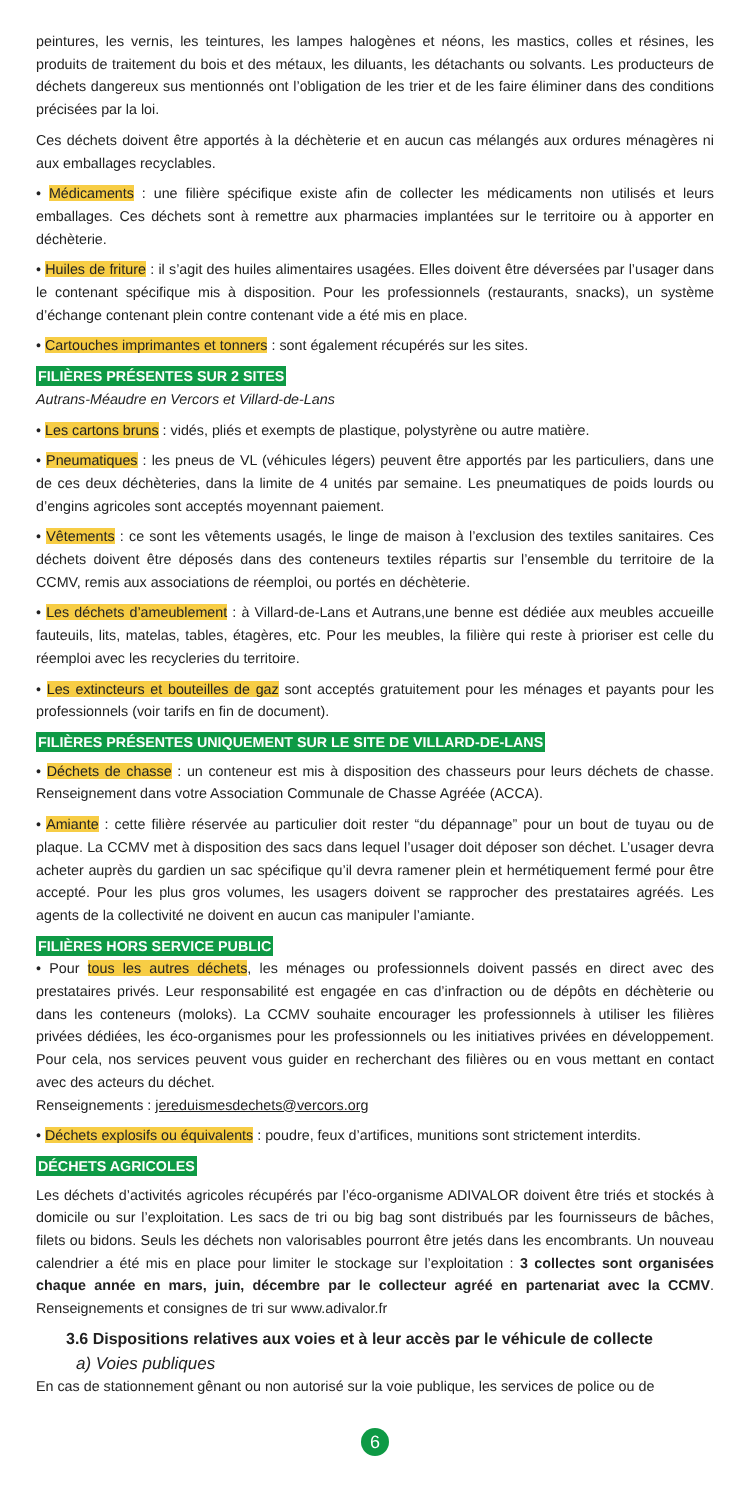peintures, les vernis, les teintures, les lampes halogènes et néons, les mastics, colles et résines, les produits de traitement du bois et des métaux, les diluants, les détachants ou solvants. Les producteurs de déchets dangereux sus mentionnés ont l’obligation de les trier et de les faire éliminer dans des conditions précisées par la loi.
Ces déchets doivent être apportés à la déchèterie et en aucun cas mélangés aux ordures ménagères ni aux emballages recyclables.
• Médicaments : une filière spécifique existe afin de collecter les médicaments non utilisés et leurs emballages. Ces déchets sont à remettre aux pharmacies implantées sur le territoire ou à apporter en déchèterie.
• Huiles de friture : il s’agit des huiles alimentaires usagées. Elles doivent être déversées par l’usager dans le contenant spécifique mis à disposition. Pour les professionnels (restaurants, snacks), un système d’échange contenant plein contre contenant vide a été mis en place.
• Cartouches imprimantes et tonners : sont également récupérés sur les sites.
FILIÈRES PRÉSENTES SUR 2 SITES
Autrans-Méaudre en Vercors et Villard-de-Lans
• Les cartons bruns : vidés, pliés et exempts de plastique, polystyrène ou autre matière.
• Pneumatiques : les pneus de VL (véhicules légers) peuvent être apportés par les particuliers, dans une de ces deux déchèteries, dans la limite de 4 unités par semaine. Les pneumatiques de poids lourds ou d’engins agricoles sont acceptés moyennant paiement.
• Vêtements : ce sont les vêtements usagés, le linge de maison à l’exclusion des textiles sanitaires. Ces déchets doivent être déposés dans des conteneurs textiles répartis sur l’ensemble du territoire de la CCMV, remis aux associations de réemploi, ou portés en déchèterie.
• Les déchets d’ameublement : à Villard-de-Lans et Autrans,une benne est dédiée aux meubles accueille fauteuils, lits, matelas, tables, étagères, etc. Pour les meubles, la filière qui reste à prioriser est celle du réemploi avec les recycleries du territoire.
• Les extincteurs et bouteilles de gaz sont acceptés gratuitement pour les ménages et payants pour les professionnels (voir tarifs en fin de document).
FILIÈRES PRÉSENTES UNIQUEMENT SUR LE SITE DE VILLARD-DE-LANS
• Déchets de chasse : un conteneur est mis à disposition des chasseurs pour leurs déchets de chasse. Renseignement dans votre Association Communale de Chasse Agréée (ACCA).
• Amiante : cette filière réservée au particulier doit rester “du dépannage” pour un bout de tuyau ou de plaque. La CCMV met à disposition des sacs dans lequel l’usager doit déposer son déchet. L’usager devra acheter auprès du gardien un sac spécifique qu’il devra ramener plein et hermétiquement fermé pour être accepté. Pour les plus gros volumes, les usagers doivent se rapprocher des prestataires agréés. Les agents de la collectivité ne doivent en aucun cas manipuler l’amiante.
FILIÈRES HORS SERVICE PUBLIC
• Pour tous les autres déchets, les ménages ou professionnels doivent passés en direct avec des prestataires privés. Leur responsabilité est engagée en cas d’infraction ou de dépôts en déchèterie ou dans les conteneurs (moloks). La CCMV souhaite encourager les professionnels à utiliser les filières privées dédiées, les éco-organismes pour les professionnels ou les initiatives privées en développement. Pour cela, nos services peuvent vous guider en recherchant des filières ou en vous mettant en contact avec des acteurs du déchet.
Renseignements : jereduismesdechets@vercors.org
• Déchets explosifs ou équivalents : poudre, feux d’artifices, munitions sont strictement interdits.
DÉCHETS AGRICOLES
Les déchets d’activités agricoles récupérés par l’éco-organisme ADIVALOR doivent être triés et stockés à domicile ou sur l’exploitation. Les sacs de tri ou big bag sont distribués par les fournisseurs de bâches, filets ou bidons. Seuls les déchets non valorisables pourront être jetés dans les encombrants. Un nouveau calendrier a été mis en place pour limiter le stockage sur l’exploitation : 3 collectes sont organisées chaque année en mars, juin, décembre par le collecteur agréé en partenariat avec la CCMV. Renseignements et consignes de tri sur www.adivalor.fr
3.6 Dispositions relatives aux voies et à leur accès par le véhicule de collecte
a) Voies publiques
En cas de stationnement gênant ou non autorisé sur la voie publique, les services de police ou de
6